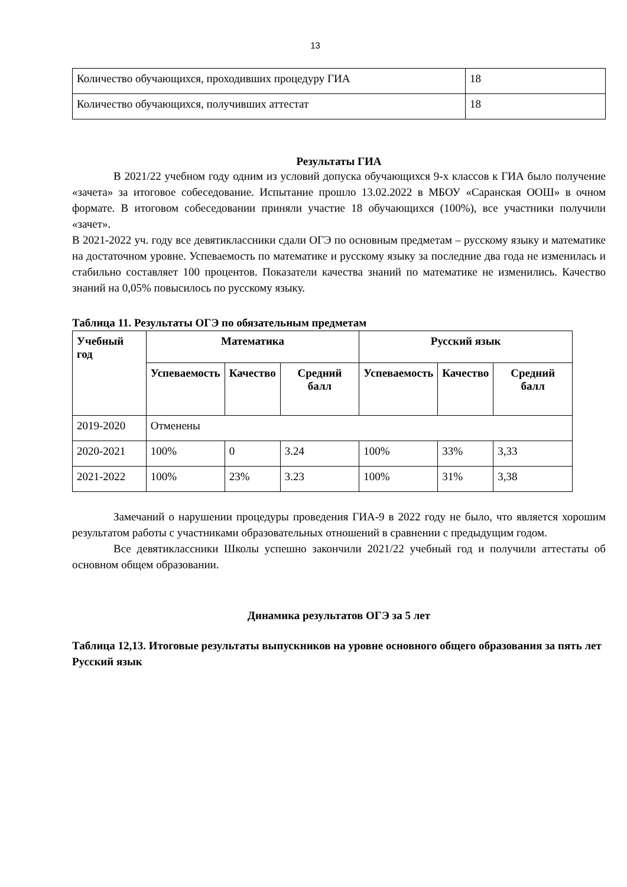13
| Количество обучающихся, проходивших процедуру ГИА | 18 |
| Количество обучающихся, получивших аттестат | 18 |
Результаты ГИА
В 2021/22 учебном году одним из условий допуска обучающихся 9-х классов к ГИА было получение «зачета» за итоговое собеседование. Испытание прошло 13.02.2022 в МБОУ «Саранская ООШ» в очном формате. В итоговом собеседовании приняли участие 18 обучающихся (100%), все участники получили «зачет».
В 2021-2022 уч. году все девятиклассники сдали ОГЭ по основным предметам – русскому языку и математике на достаточном уровне. Успеваемость по математике и русскому языку за последние два года не изменилась и стабильно составляет 100 процентов. Показатели качества знаний по математике не изменились. Качество знаний на 0,05% повысилось по русскому языку.
Таблица 11. Результаты ОГЭ по обязательным предметам
| Учебный год | Математика | | | Русский язык | | |
| --- | --- | --- | --- | --- | --- | --- |
| | Успеваемость | Качество | Средний балл | Успеваемость | Качество | Средний балл |
| 2019-2020 | Отменены | | | | | |
| 2020-2021 | 100% | 0 | 3.24 | 100% | 33% | 3,33 |
| 2021-2022 | 100% | 23% | 3.23 | 100% | 31% | 3,38 |
Замечаний о нарушении процедуры проведения ГИА-9 в 2022 году не было, что является хорошим результатом работы с участниками образовательных отношений в сравнении с предыдущим годом.
Все девятиклассники Школы успешно закончили 2021/22 учебный год и получили аттестаты об основном общем образовании.
Динамика результатов ОГЭ за 5 лет
Таблица 12,13. Итоговые результаты выпускников на уровне основного общего образования за пять лет
Русский язык